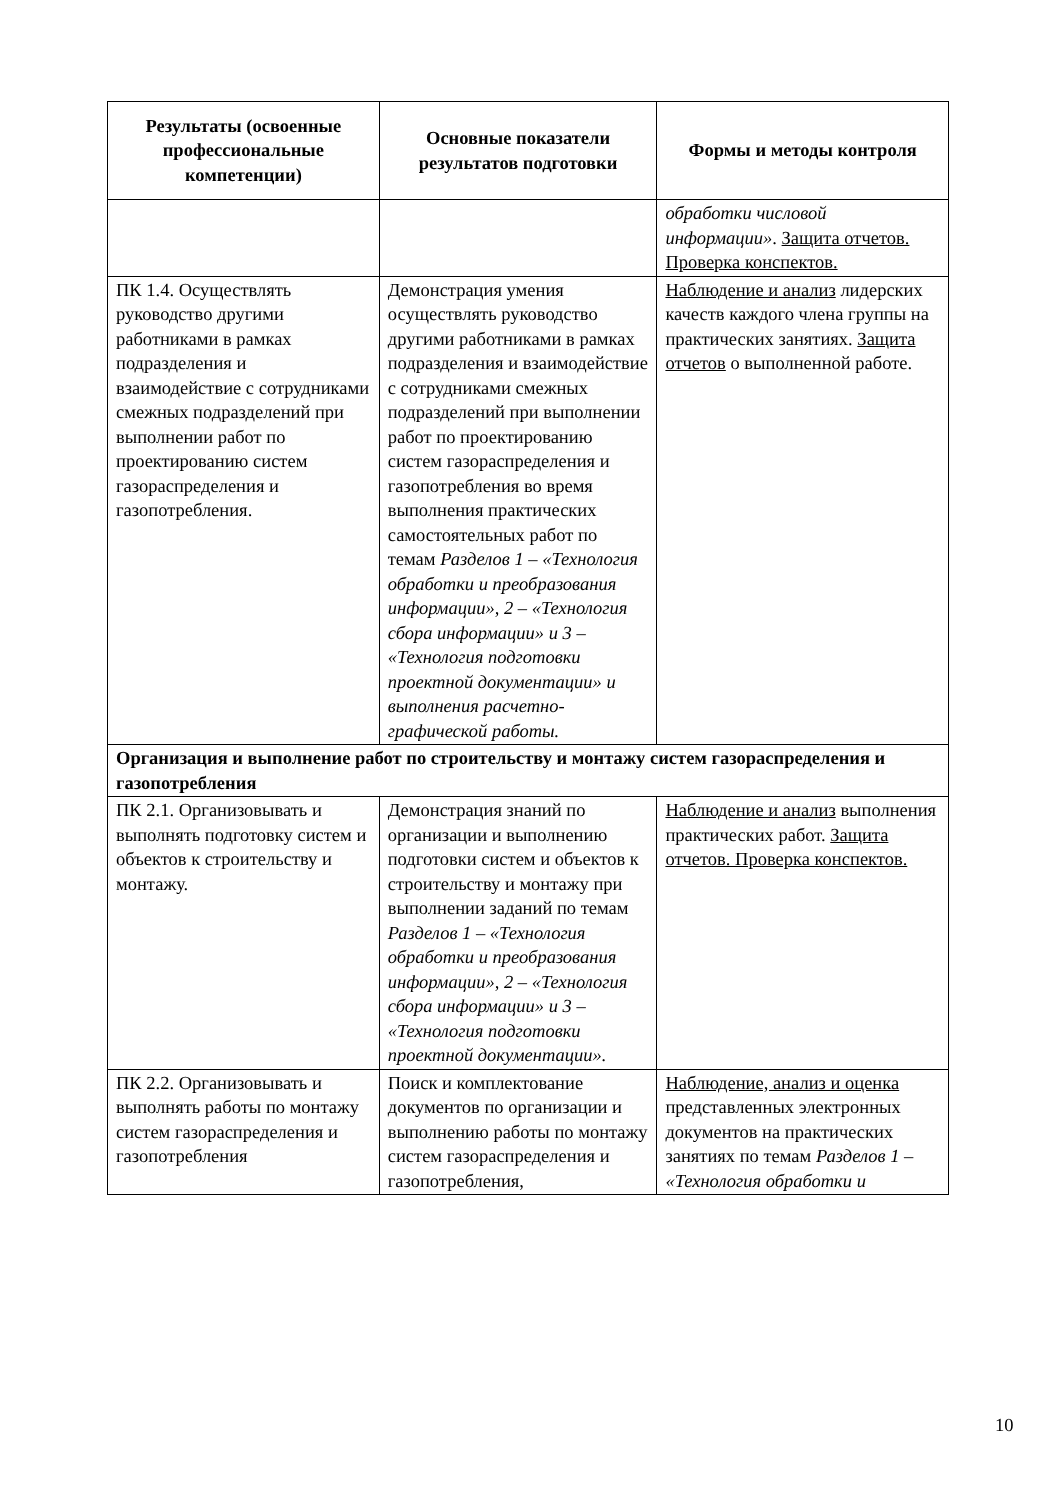| Результаты (освоенные профессиональные компетенции) | Основные показатели результатов подготовки | Формы и методы контроля |
| --- | --- | --- |
| | | обработки числовой информации» . Защита отчетов. Проверка конспектов. |
| ПК 1.4. Осуществлять руководство другими работниками в рамках подразделения и взаимодействие с сотрудниками смежных подразделений при выполнении работ по проектированию систем газораспределения и газопотребления. | Демонстрация умения осуществлять руководство другими работниками в рамках подразделения и взаимодействие с сотрудниками смежных подразделений при выполнении работ по проектированию систем газораспределения и газопотребления во время выполнения практических самостоятельных работ по темам Разделов 1 – «Технология обработки и преобразования информации», 2 – «Технология сбора информации» и 3 – «Технология подготовки проектной документации» и выполнения расчетно-графической работы. | Наблюдение и анализ лидерских качеств каждого члена группы на практических занятиях. Защита отчетов о выполненной работе. |
| Организация и выполнение работ по строительству и монтажу систем газораспределения и газопотребления | | |
| ПК 2.1. Организовывать и выполнять подготовку систем и объектов к строительству и монтажу. | Демонстрация знаний по организации и выполнению подготовки систем и объектов к строительству и монтажу при выполнении заданий по темам Разделов 1 – «Технология обработки и преобразования информации», 2 – «Технология сбора информации» и 3 – «Технология подготовки проектной документации». | Наблюдение и анализ выполнения практических работ. Защита отчетов. Проверка конспектов. |
| ПК 2.2. Организовывать и выполнять работы по монтажу систем газораспределения и газопотребления | Поиск и комплектование документов по организации и выполнению работы по монтажу систем газораспределения и газопотребления, | Наблюдение, анализ и оценка представленных электронных документов на практических занятиях по темам Разделов 1 – «Технология обработки и |
10